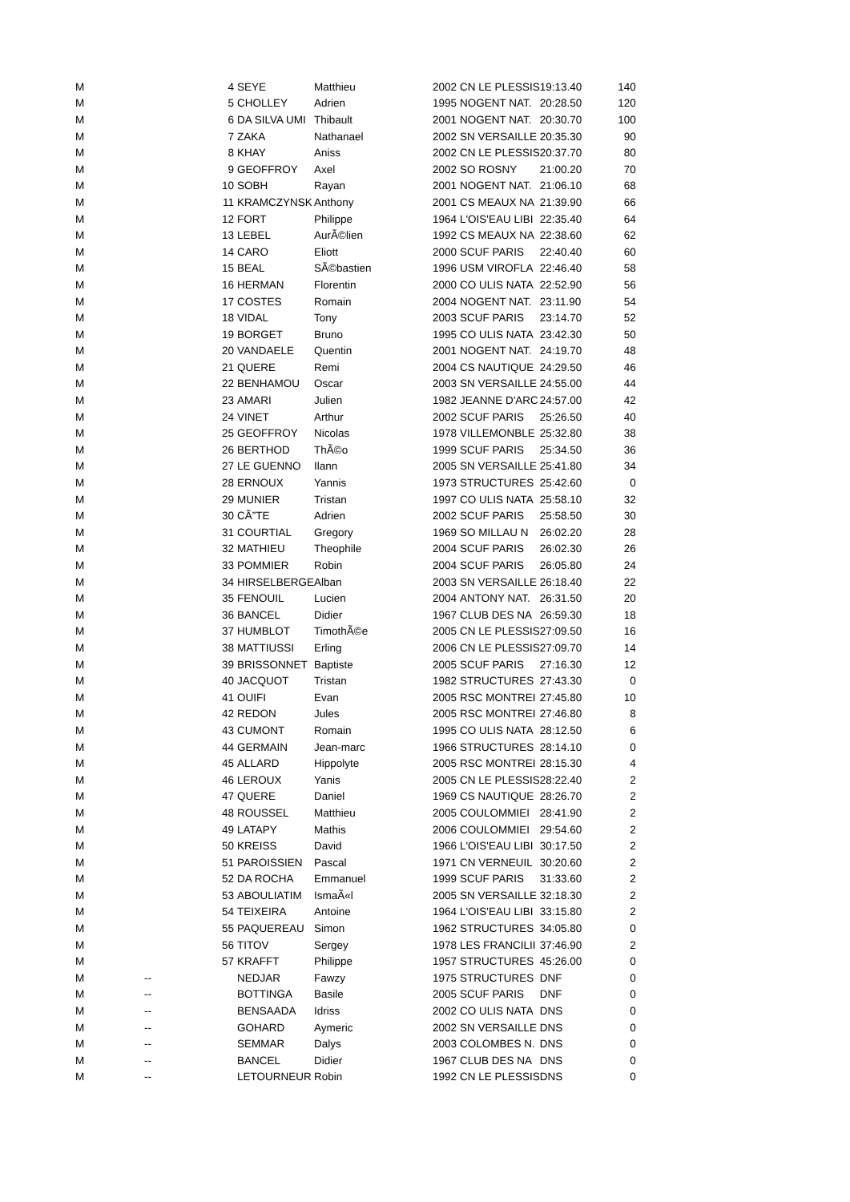| M | | 4 | SEYE | Matthieu | 2002 | CN LE PLESSIS | 19:13.40 | 140 |
| M | | 5 | CHOLLEY | Adrien | 1995 | NOGENT NAT. | 20:28.50 | 120 |
| M | | 6 | DA SILVA UMI | Thibault | 2001 | NOGENT NAT. | 20:30.70 | 100 |
| M | | 7 | ZAKA | Nathanael | 2002 | SN VERSAILLE | 20:35.30 | 90 |
| M | | 8 | KHAY | Aniss | 2002 | CN LE PLESSIS | 20:37.70 | 80 |
| M | | 9 | GEOFFROY | Axel | 2002 | SO ROSNY | 21:00.20 | 70 |
| M | | 10 | SOBH | Rayan | 2001 | NOGENT NAT. | 21:06.10 | 68 |
| M | | 11 | KRAMCZYNSK | Anthony | 2001 | CS MEAUX NA | 21:39.90 | 66 |
| M | | 12 | FORT | Philippe | 1964 | L'OIS'EAU LIBI | 22:35.40 | 64 |
| M | | 13 | LEBEL | AurÃ©lien | 1992 | CS MEAUX NA | 22:38.60 | 62 |
| M | | 14 | CARO | Eliott | 2000 | SCUF PARIS | 22:40.40 | 60 |
| M | | 15 | BEAL | SÃ©bastien | 1996 | USM VIROFLA | 22:46.40 | 58 |
| M | | 16 | HERMAN | Florentin | 2000 | CO ULIS NATA | 22:52.90 | 56 |
| M | | 17 | COSTES | Romain | 2004 | NOGENT NAT. | 23:11.90 | 54 |
| M | | 18 | VIDAL | Tony | 2003 | SCUF PARIS | 23:14.70 | 52 |
| M | | 19 | BORGET | Bruno | 1995 | CO ULIS NATA | 23:42.30 | 50 |
| M | | 20 | VANDAELE | Quentin | 2001 | NOGENT NAT. | 24:19.70 | 48 |
| M | | 21 | QUERE | Remi | 2004 | CS NAUTIQUE | 24:29.50 | 46 |
| M | | 22 | BENHAMOU | Oscar | 2003 | SN VERSAILLE | 24:55.00 | 44 |
| M | | 23 | AMARI | Julien | 1982 | JEANNE D'ARC | 24:57.00 | 42 |
| M | | 24 | VINET | Arthur | 2002 | SCUF PARIS | 25:26.50 | 40 |
| M | | 25 | GEOFFROY | Nicolas | 1978 | VILLEMONBLE | 25:32.80 | 38 |
| M | | 26 | BERTHOD | ThÃ©o | 1999 | SCUF PARIS | 25:34.50 | 36 |
| M | | 27 | LE GUENNO | Ilann | 2005 | SN VERSAILLE | 25:41.80 | 34 |
| M | | 28 | ERNOUX | Yannis | 1973 | STRUCTURES | 25:42.60 | 0 |
| M | | 29 | MUNIER | Tristan | 1997 | CO ULIS NATA | 25:58.10 | 32 |
| M | | 30 | CÃ”TE | Adrien | 2002 | SCUF PARIS | 25:58.50 | 30 |
| M | | 31 | COURTIAL | Gregory | 1969 | SO MILLAU N | 26:02.20 | 28 |
| M | | 32 | MATHIEU | Theophile | 2004 | SCUF PARIS | 26:02.30 | 26 |
| M | | 33 | POMMIER | Robin | 2004 | SCUF PARIS | 26:05.80 | 24 |
| M | | 34 | HIRSELBERGE | Alban | 2003 | SN VERSAILLE | 26:18.40 | 22 |
| M | | 35 | FENOUIL | Lucien | 2004 | ANTONY NAT. | 26:31.50 | 20 |
| M | | 36 | BANCEL | Didier | 1967 | CLUB DES NA | 26:59.30 | 18 |
| M | | 37 | HUMBLOT | TimothÃ©e | 2005 | CN LE PLESSIS | 27:09.50 | 16 |
| M | | 38 | MATTIUSSI | Erling | 2006 | CN LE PLESSIS | 27:09.70 | 14 |
| M | | 39 | BRISSONNET | Baptiste | 2005 | SCUF PARIS | 27:16.30 | 12 |
| M | | 40 | JACQUOT | Tristan | 1982 | STRUCTURES | 27:43.30 | 0 |
| M | | 41 | OUIFI | Evan | 2005 | RSC MONTREI | 27:45.80 | 10 |
| M | | 42 | REDON | Jules | 2005 | RSC MONTREI | 27:46.80 | 8 |
| M | | 43 | CUMONT | Romain | 1995 | CO ULIS NATA | 28:12.50 | 6 |
| M | | 44 | GERMAIN | Jean-marc | 1966 | STRUCTURES | 28:14.10 | 0 |
| M | | 45 | ALLARD | Hippolyte | 2005 | RSC MONTREI | 28:15.30 | 4 |
| M | | 46 | LEROUX | Yanis | 2005 | CN LE PLESSIS | 28:22.40 | 2 |
| M | | 47 | QUERE | Daniel | 1969 | CS NAUTIQUE | 28:26.70 | 2 |
| M | | 48 | ROUSSEL | Matthieu | 2005 | COULOMMIEI | 28:41.90 | 2 |
| M | | 49 | LATAPY | Mathis | 2006 | COULOMMIEI | 29:54.60 | 2 |
| M | | 50 | KREISS | David | 1966 | L'OIS'EAU LIBI | 30:17.50 | 2 |
| M | | 51 | PAROISSIEN | Pascal | 1971 | CN VERNEUIL | 30:20.60 | 2 |
| M | | 52 | DA ROCHA | Emmanuel | 1999 | SCUF PARIS | 31:33.60 | 2 |
| M | | 53 | ABOULIATIM | IsmaÃ«l | 2005 | SN VERSAILLE | 32:18.30 | 2 |
| M | | 54 | TEIXEIRA | Antoine | 1964 | L'OIS'EAU LIBI | 33:15.80 | 2 |
| M | | 55 | PAQUEREAU | Simon | 1962 | STRUCTURES | 34:05.80 | 0 |
| M | | 56 | TITOV | Sergey | 1978 | LES FRANCILII | 37:46.90 | 2 |
| M | | 57 | KRAFFT | Philippe | 1957 | STRUCTURES | 45:26.00 | 0 |
| M | -- | | NEDJAR | Fawzy | 1975 | STRUCTURES | DNF | 0 |
| M | -- | | BOTTINGA | Basile | 2005 | SCUF PARIS | DNF | 0 |
| M | -- | | BENSAADA | Idriss | 2002 | CO ULIS NATA | DNS | 0 |
| M | -- | | GOHARD | Aymeric | 2002 | SN VERSAILLE | DNS | 0 |
| M | -- | | SEMMAR | Dalys | 2003 | COLOMBES N. | DNS | 0 |
| M | -- | | BANCEL | Didier | 1967 | CLUB DES NA | DNS | 0 |
| M | -- | | LETOURNEUR | Robin | 1992 | CN LE PLESSIS | DNS | 0 |